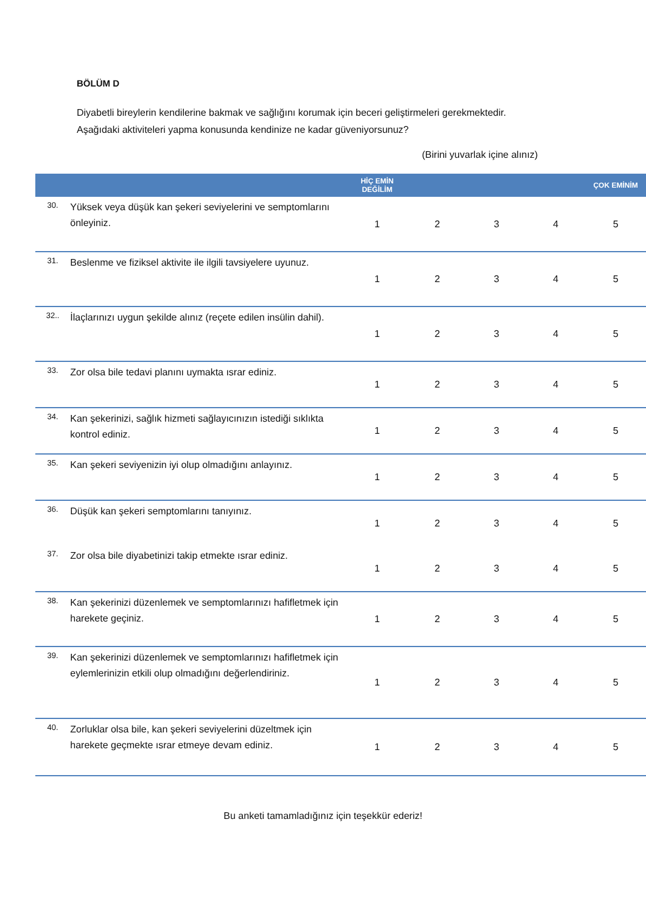BÖLÜM D
Diyabetli bireylerin kendilerine bakmak ve sağlığını korumak için beceri geliştirmeleri gerekmektedir.
Aşağıdaki aktiviteleri yapma konusunda kendinize ne kadar güveniyorsunuz?
(Birini yuvarlak içine alınız)
| | | HİÇ EMİN DEĞİLİM | | | | ÇOK EMİNİM |
| --- | --- | --- | --- | --- | --- | --- |
| 30. | Yüksek veya düşük kan şekeri seviyelerini ve semptomlarını önleyiniz. | 1 | 2 | 3 | 4 | 5 |
| 31. | Beslenme ve fiziksel aktivite ile ilgili tavsiyelere uyunuz. | 1 | 2 | 3 | 4 | 5 |
| 32.. | İlaçlarınızı uygun şekilde alınız (reçete edilen insülin dahil). | 1 | 2 | 3 | 4 | 5 |
| 33. | Zor olsa bile tedavi planını uymakta ısrar ediniz. | 1 | 2 | 3 | 4 | 5 |
| 34. | Kan şekerinizi, sağlık hizmeti sağlayıcınızın istediği sıklıkta kontrol ediniz. | 1 | 2 | 3 | 4 | 5 |
| 35. | Kan şekeri seviyenizin iyi olup olmadığını anlayınız. | 1 | 2 | 3 | 4 | 5 |
| 36. | Düşük kan şekeri semptomlarını tanıyınız. | 1 | 2 | 3 | 4 | 5 |
| 37. | Zor olsa bile diyabetinizi takip etmekte ısrar ediniz. | 1 | 2 | 3 | 4 | 5 |
| 38. | Kan şekerinizi düzenlemek ve semptomlarınızı hafifletmek için harekete geçiniz. | 1 | 2 | 3 | 4 | 5 |
| 39. | Kan şekerinizi düzenlemek ve semptomlarınızı hafifletmek için eylemlerinizin etkili olup olmadığını değerlendiriniz. | 1 | 2 | 3 | 4 | 5 |
| 40. | Zorluklar olsa bile, kan şekeri seviyelerini düzeltmek için harekete geçmekte ısrar etmeye devam ediniz. | 1 | 2 | 3 | 4 | 5 |
Bu anketi tamamladığınız için teşekkür ederiz!